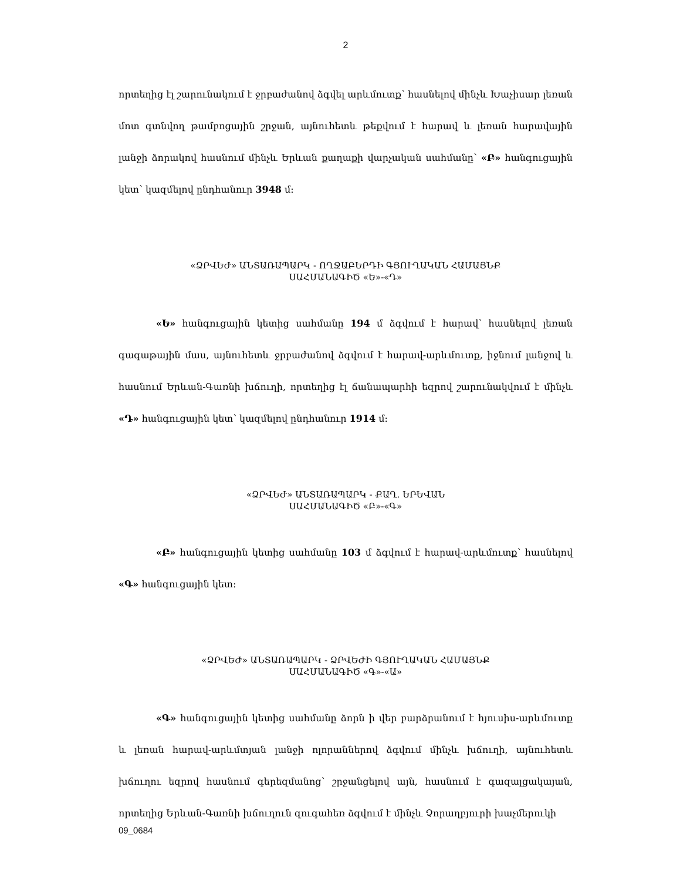2
որտեղից էլ շարունակում է ջրբաժանով ձգվել արևմուտք՝ հասնելով մինչև Խաչիսար լեռան մոտ գտնվող թամբոցային շրջան, այնուհետև թեքվում է հարավ և լեռան հարավային լանջի ձորակով հասնում մինչև Երևան քաղաքի վարչական սահմանը՝ «Բ» հանգուցային կետ՝ կազմելով ընդհանուր 3948 մ։
«ՁՐՎԵԺ» ԱՆՏԱՌԱՊԱՐԿ - ՈՂՋԱԲԵՐԴԻ ԳՅՈՒՂԱԿԱՆ ՀԱՄԱՅՆՔ
ՍԱՀՄԱՆԱԳԻԾ «Ե»-«Դ»
«Ե» հանգուցային կետից սահմանը 194 մ ձգվում է հարավ՝ հասնելով լեռան գագաթային մաս, այնուհետև ջրբաժանով ձգվում է հարավ-արևմուտք, իջնում լանջով և հասնում Երևան-Գառնի խճուղի, որտեղից էլ ճանապարհի եզրով շարունակվում է մինչև «Դ» հանգուցային կետ՝ կազմելով ընդհանուր 1914 մ։
«ՁՐՎԵԺ» ԱՆՏԱՌԱՊԱՐԿ - ՔԱՂ. ԵՐԵՎԱՆ
ՍԱՀՄԱՆԱԳԻԾ «Բ»-«Գ»
«Բ» հանգուցային կետից սահմանը 103 մ ձգվում է հարավ-արևմուտք՝ հասնելով «Գ» հանգուցային կետ։
«ՁՐՎԵԺ» ԱՆՏԱՌԱՊԱՐԿ - ՁՐՎԵԺԻ ԳՅՈՒՂԱԿԱՆ ՀԱՄԱՅՆՔ
ՍԱՀՄԱՆԱԳԻԾ «Գ»-«Ա»
«Գ» հանգուցային կետից սահմանը ձորն ի վեր բարձրանում է հյուսիս-արևմուտք և լեռան հարավ-արևմտյան լանջի ոլորաններով ձգվում մինչև խճուղի, այնուհետև խճուղու եզրով հասնում գերեզմանոց՝ շրջանցելով այն, հասնում է գազալցակայան, որտեղից Երևան-Գառնի խճուղուն զուգահեռ ձգվում է մինչև Չորաղբյուրի խաչմերուկի
09_0684